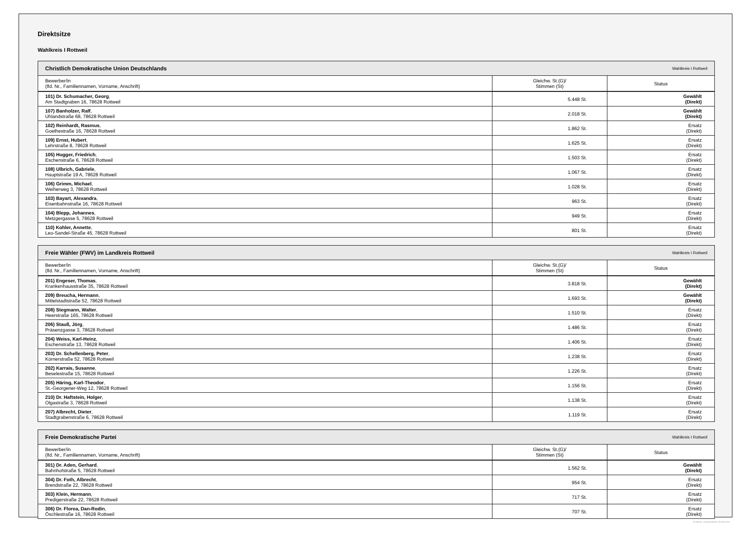Direktsitze
Wahlkreis I Rottweil
| Christlich Demokratische Union Deutschlands | Wahlkreis I Rottweil | |
| --- | --- | --- |
| Bewerber/in (lfd. Nr., Familiennamen, Vorname, Anschrift) | Gleichw. St.(G)/ Stimmen (St) | Status |
| 101) Dr. Schumacher, Georg , Am Stadtgraben 16, 78628 Rottweil | 5.448 St. | Gewählt (Direkt) |
| 107) Banholzer, Ralf , Uhlandstraße 68, 78628 Rottweil | 2.018 St. | Gewählt (Direkt) |
| 102) Reinhardt, Rasmus , Goethestraße 16, 78628 Rottweil | 1.862 St. | Ersatz (Direkt) |
| 109) Ernst, Hubert , Lehrstraße 8, 78628 Rottweil | 1.625 St. | Ersatz (Direkt) |
| 105) Hugger, Friedrich , Eschenstraße 6, 78628 Rottweil | 1.503 St. | Ersatz (Direkt) |
| 108) Ulbrich, Gabriele , Hauptstraße 19 A, 78628 Rottweil | 1.067 St. | Ersatz (Direkt) |
| 106) Grimm, Michael , Weiherweg 3, 78628 Rottweil | 1.028 St. | Ersatz (Direkt) |
| 103) Bayart, Alexandra , Eisenbahnstraße 16, 78628 Rottweil | 963 St. | Ersatz (Direkt) |
| 104) Blepp, Johannes , Metzgergasse 5, 78628 Rottweil | 949 St. | Ersatz (Direkt) |
| 110) Kohler, Annette , Leo-Sandel-Straße 45, 78628 Rottweil | 801 St. | Ersatz (Direkt) |
| Freie Wähler (FWV) im Landkreis Rottweil | Wahlkreis I Rottweil | |
| --- | --- | --- |
| Bewerber/in (lfd. Nr., Familiennamen, Vorname, Anschrift) | Gleichw. St.(G)/ Stimmen (St) | Status |
| 201) Engeser, Thomas , Krankenhausstraße 35, 78628 Rottweil | 3.818 St. | Gewählt (Direkt) |
| 209) Breucha, Hermann , Mittelstadtstraße 52, 78628 Rottweil | 1.693 St. | Gewählt (Direkt) |
| 208) Stegmann, Walter , Heerstraße 165, 78628 Rottweil | 1.510 St. | Ersatz (Direkt) |
| 206) Stauß, Jörg , Präsenzgasse 3, 78628 Rottweil | 1.486 St. | Ersatz (Direkt) |
| 204) Weiss, Karl-Heinz , Eschenstraße 13, 78628 Rottweil | 1.406 St. | Ersatz (Direkt) |
| 203) Dr. Schellenberg, Peter , Körnerstraße 52, 78628 Rottweil | 1.238 St. | Ersatz (Direkt) |
| 202) Karrais, Susanne , Beselestraße 15, 78628 Rottweil | 1.226 St. | Ersatz (Direkt) |
| 205) Häring, Karl-Theodor , St.-Georgener-Weg 12, 78628 Rottweil | 1.156 St. | Ersatz (Direkt) |
| 210) Dr. Haftstein, Holger , Olgastraße 3, 78628 Rottweil | 1.138 St. | Ersatz (Direkt) |
| 207) Albrecht, Dieter , Stadtgrabenstraße 6, 78628 Rottweil | 1.119 St. | Ersatz (Direkt) |
| Freie Demokratische Partei | Wahlkreis I Rottweil | |
| --- | --- | --- |
| Bewerber/in (lfd. Nr., Familiennamen, Vorname, Anschrift) | Gleichw. St.(G)/ Stimmen (St) | Status |
| 301) Dr. Aden, Gerhard , Bahnhofstraße 5, 78628 Rottweil | 1.562 St. | Gewählt (Direkt) |
| 304) Dr. Foth, Albrecht , Brendstraße 22, 78628 Rottweil | 954 St. | Ersatz (Direkt) |
| 303) Klein, Hermann , Predigerstraße 22, 78628 Rottweil | 717 St. | Ersatz (Direkt) |
| 306) Dr. Florea, Dan-Rodin , Öschlestraße 16, 78628 Rottweil | 707 St. | Ersatz (Direkt) |
PC-Wahl 9.0 - Landratsamt Rottweil - 26.6.2014, 10:11